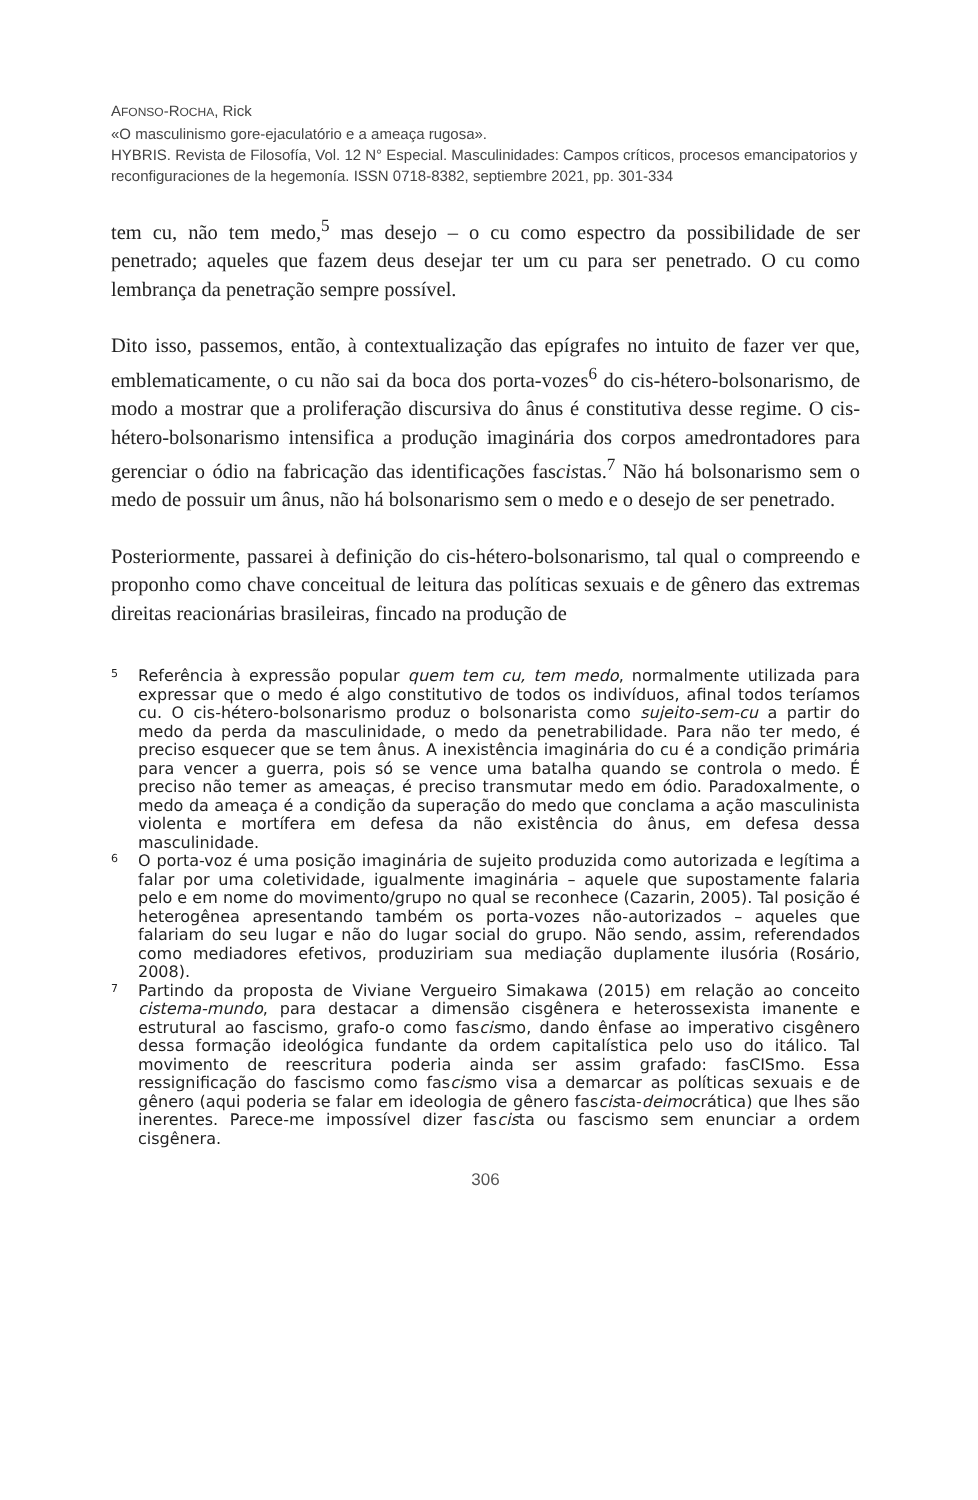AFONSO-ROCHA, Rick
«O masculinismo gore-ejaculatório e a ameaça rugosa».
HYBRIS. Revista de Filosofía, Vol. 12 N° Especial. Masculinidades: Campos críticos, procesos emancipatorios y reconfiguraciones de la hegemonía. ISSN 0718-8382, septiembre 2021, pp. 301-334
tem cu, não tem medo,<sup>5</sup> mas desejo – o cu como espectro da possibilidade de ser penetrado; aqueles que fazem deus desejar ter um cu para ser penetrado. O cu como lembrança da penetração sempre possível.
Dito isso, passemos, então, à contextualização das epígrafes no intuito de fazer ver que, emblematicamente, o cu não sai da boca dos porta-vozes<sup>6</sup> do cis-hétero-bolsonarismo, de modo a mostrar que a proliferação discursiva do ânus é constitutiva desse regime. O cis-hétero-bolsonarismo intensifica a produção imaginária dos corpos amedrontadores para gerenciar o ódio na fabricação das identificações fascistas.<sup>7</sup> Não há bolsonarismo sem o medo de possuir um ânus, não há bolsonarismo sem o medo e o desejo de ser penetrado.
Posteriormente, passarei à definição do cis-hétero-bolsonarismo, tal qual o compreendo e proponho como chave conceitual de leitura das políticas sexuais e de gênero das extremas direitas reacionárias brasileiras, fincado na produção de
5 Referência à expressão popular quem tem cu, tem medo, normalmente utilizada para expressar que o medo é algo constitutivo de todos os indivíduos, afinal todos teríamos cu. O cis-hétero-bolsonarismo produz o bolsonarista como sujeito-sem-cu a partir do medo da perda da masculinidade, o medo da penetrabilidade. Para não ter medo, é preciso esquecer que se tem ânus. A inexistência imaginária do cu é a condição primária para vencer a guerra, pois só se vence uma batalha quando se controla o medo. É preciso não temer as ameaças, é preciso transmutar medo em ódio. Paradoxalmente, o medo da ameaça é a condição da superação do medo que conclama a ação masculinista violenta e mortífera em defesa da não existência do ânus, em defesa dessa masculinidade.
6 O porta-voz é uma posição imaginária de sujeito produzida como autorizada e legítima a falar por uma coletividade, igualmente imaginária – aquele que supostamente falaria pelo e em nome do movimento/grupo no qual se reconhece (Cazarin, 2005). Tal posição é heterogênea apresentando também os porta-vozes não-autorizados – aqueles que falariam do seu lugar e não do lugar social do grupo. Não sendo, assim, referendados como mediadores efetivos, produziriam sua mediação duplamente ilusória (Rosário, 2008).
7 Partindo da proposta de Viviane Vergueiro Simakawa (2015) em relação ao conceito cistema-mundo, para destacar a dimensão cisgênera e heterossexista imanente e estrutural ao fascismo, grafo-o como fascismo, dando ênfase ao imperativo cisgênero dessa formação ideológica fundante da ordem capitalística pelo uso do itálico. Tal movimento de reescritura poderia ainda ser assim grafado: fasCISmo. Essa ressignificação do fascismo como fascismo visa a demarcar as políticas sexuais e de gênero (aqui poderia se falar em ideologia de gênero fascista-deimocrática) que lhes são inerentes. Parece-me impossível dizer fascista ou fascismo sem enunciar a ordem cisgênera.
306